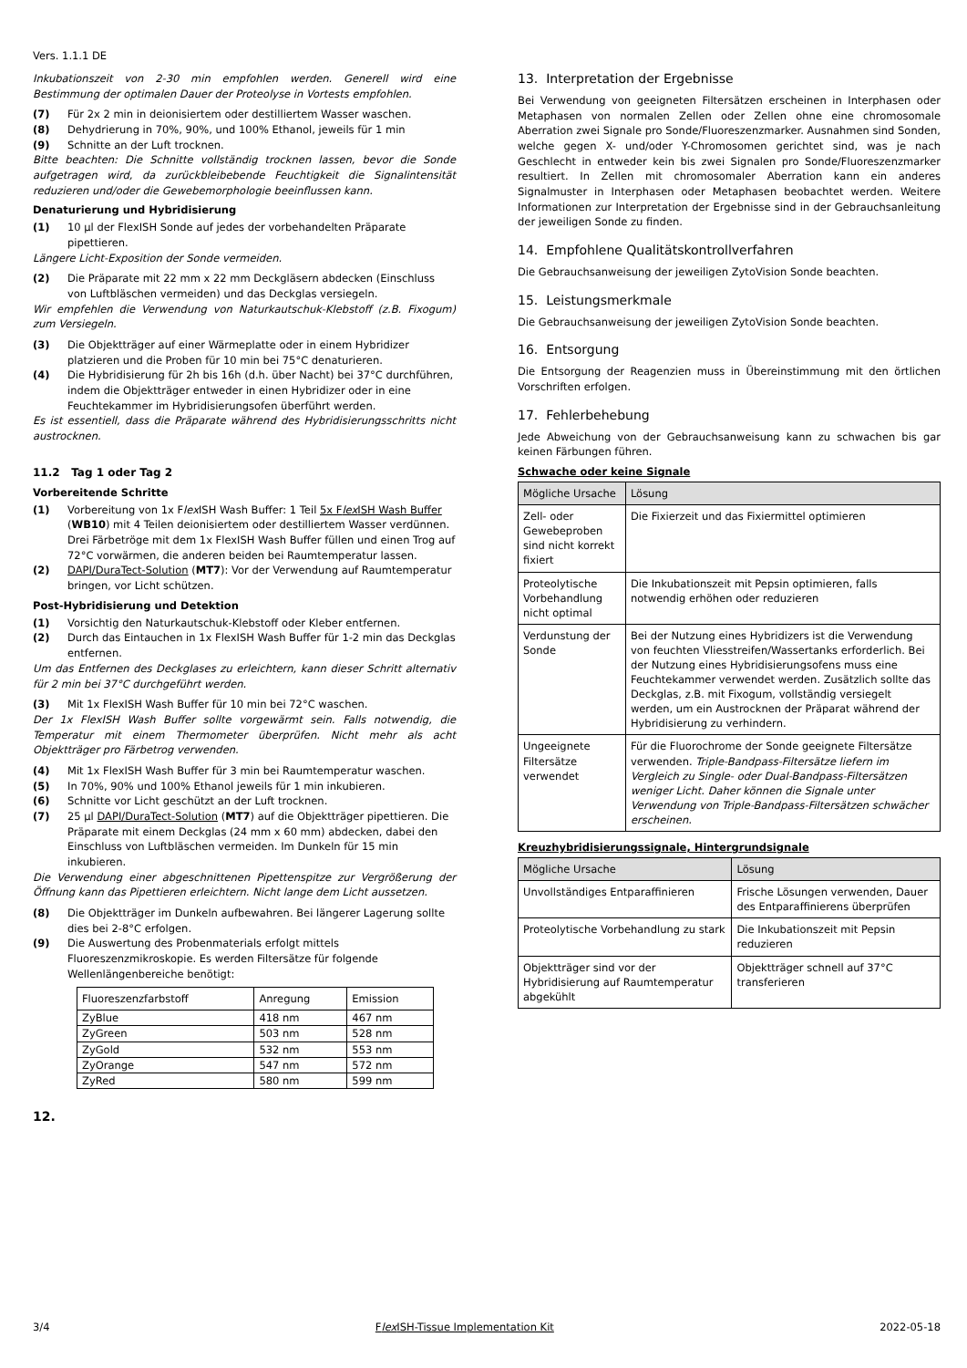Vers. 1.1.1 DE
Inkubationszeit von 2-30 min empfohlen werden. Generell wird eine Bestimmung der optimalen Dauer der Proteolyse in Vortests empfohlen.
(7) Für 2x 2 min in deionisiertem oder destilliertem Wasser waschen.
(8) Dehydrierung in 70%, 90%, und 100% Ethanol, jeweils für 1 min
(9) Schnitte an der Luft trocknen.
Bitte beachten: Die Schnitte vollständig trocknen lassen, bevor die Sonde aufgetragen wird, da zurückbleibebende Feuchtigkeit die Signalintensität reduzieren und/oder die Gewebemorphologie beeinflussen kann.
Denaturierung und Hybridisierung
(1) 10 µl der FlexISH Sonde auf jedes der vorbehandelten Präparate pipettieren.
Längere Licht-Exposition der Sonde vermeiden.
(2) Die Präparate mit 22 mm x 22 mm Deckgläsern abdecken (Einschluss von Luftbläschen vermeiden) und das Deckglas versiegeln.
Wir empfehlen die Verwendung von Naturkautschuk-Klebstoff (z.B. Fixogum) zum Versiegeln.
(3) Die Objektträger auf einer Wärmeplatte oder in einem Hybridizer platzieren und die Proben für 10 min bei 75°C denaturieren.
(4) Die Hybridisierung für 2h bis 16h (d.h. über Nacht) bei 37°C durchführen, indem die Objektträger entweder in einen Hybridizer oder in eine Feuchtekammer im Hybridisierungsofen überführt werden.
Es ist essentiell, dass die Präparate während des Hybridisierungsschritts nicht austrocknen.
11.2 Tag 1 oder Tag 2
Vorbereitende Schritte
(1) Vorbereitung von 1x Flex ISH Wash Buffer: 1 Teil 5x Flex ISH Wash Buffer (WB10) mit 4 Teilen deionisiertem oder destilliertem Wasser verdünnen. Drei Färbetröge mit dem 1x FlexISH Wash Buffer füllen und einen Trog auf 72°C vorwärmen, die anderen beiden bei Raumtemperatur lassen.
(2) DAPI/DuraTect-Solution (MT7): Vor der Verwendung auf Raumtemperatur bringen, vor Licht schützen.
Post-Hybridisierung und Detektion
(1) Vorsichtig den Naturkautschuk-Klebstoff oder Kleber entfernen.
(2) Durch das Eintauchen in 1x FlexISH Wash Buffer für 1-2 min das Deckglas entfernen.
Um das Entfernen des Deckglases zu erleichtern, kann dieser Schritt alternativ für 2 min bei 37°C durchgeführt werden.
(3) Mit 1x FlexISH Wash Buffer für 10 min bei 72°C waschen.
Der 1x FlexISH Wash Buffer sollte vorgewärmt sein. Falls notwendig, die Temperatur mit einem Thermometer überprüfen. Nicht mehr als acht Objektträger pro Färbetrog verwenden.
(4) Mit 1x FlexISH Wash Buffer für 3 min bei Raumtemperatur waschen.
(5) In 70%, 90% und 100% Ethanol jeweils für 1 min inkubieren.
(6) Schnitte vor Licht geschützt an der Luft trocknen.
(7) 25 µl DAPI/DuraTect-Solution (MT7) auf die Objektträger pipettieren. Die Präparate mit einem Deckglas (24 mm x 60 mm) abdecken, dabei den Einschluss von Luftbläschen vermeiden. Im Dunkeln für 15 min inkubieren.
Die Verwendung einer abgeschnittenen Pipettenspitze zur Vergrößerung der Öffnung kann das Pipettieren erleichtern. Nicht lange dem Licht aussetzen.
(8) Die Objektträger im Dunkeln aufbewahren. Bei längerer Lagerung sollte dies bei 2-8°C erfolgen.
(9) Die Auswertung des Probenmaterials erfolgt mittels Fluoreszenzmikroskopie. Es werden Filtersätze für folgende Wellenlängenbereiche benötigt:
| Fluoreszenzfarbstoff | Anregung | Emission |
| --- | --- | --- |
| ZyBlue | 418 nm | 467 nm |
| ZyGreen | 503 nm | 528 nm |
| ZyGold | 532 nm | 553 nm |
| ZyOrange | 547 nm | 572 nm |
| ZyRed | 580 nm | 599 nm |
12.
13. Interpretation der Ergebnisse
Bei Verwendung von geeigneten Filtersätzen erscheinen in Interphasen oder Metaphasen von normalen Zellen oder Zellen ohne eine chromosomale Aberration zwei Signale pro Sonde/Fluoreszenzmarker. Ausnahmen sind Sonden, welche gegen X- und/oder Y-Chromosomen gerichtet sind, was je nach Geschlecht in entweder kein bis zwei Signalen pro Sonde/Fluoreszenzmarker resultiert. In Zellen mit chromosomaler Aberration kann ein anderes Signalmuster in Interphasen oder Metaphasen beobachtet werden. Weitere Informationen zur Interpretation der Ergebnisse sind in der Gebrauchsanleitung der jeweiligen Sonde zu finden.
14. Empfohlene Qualitätskontrollverfahren
Die Gebrauchsanweisung der jeweiligen ZytoVision Sonde beachten.
15. Leistungsmerkmale
Die Gebrauchsanweisung der jeweiligen ZytoVision Sonde beachten.
16. Entsorgung
Die Entsorgung der Reagenzien muss in Übereinstimmung mit den örtlichen Vorschriften erfolgen.
17. Fehlerbehebung
Jede Abweichung von der Gebrauchsanweisung kann zu schwachen bis gar keinen Färbungen führen.
Schwache oder keine Signale
| Mögliche Ursache | Lösung |
| --- | --- |
| Zell- oder Gewebeproben sind nicht korrekt fixiert | Die Fixierzeit und das Fixiermittel optimieren |
| Proteolytische Vorbehandlung nicht optimal | Die Inkubationszeit mit Pepsin optimieren, falls notwendig erhöhen oder reduzieren |
| Verdunstung der Sonde | Bei der Nutzung eines Hybridizers ist die Verwendung von feuchten Vliesstreifen/Wassertanks erforderlich. Bei der Nutzung eines Hybridisierungsofens muss eine Feuchtekammer verwendet werden. Zusätzlich sollte das Deckglas, z.B. mit Fixogum, vollständig versiegelt werden, um ein Austrocknen der Präparat während der Hybridisierung zu verhindern. |
| Ungeeignete Filtersätze verwendet | Für die Fluorochrome der Sonde geeignete Filtersätze verwenden. Triple-Bandpass-Filtersätze liefern im Vergleich zu Single- oder Dual-Bandpass-Filtersätzen weniger Licht. Daher können die Signale unter Verwendung von Triple-Bandpass-Filtersätzen schwächer erscheinen. |
Kreuzhybridisierungssignale, Hintergrundsignale
| Mögliche Ursache | Lösung |
| --- | --- |
| Unvollständiges Entparaffinieren | Frische Lösungen verwenden, Dauer des Entparaffinierens überprüfen |
| Proteolytische Vorbehandlung zu stark | Die Inkubationszeit mit Pepsin reduzieren |
| Objektträger sind vor der Hybridisierung auf Raumtemperatur abgekühlt | Objektträger schnell auf 37°C transferieren |
3/4 Flex ISH-Tissue Implementation Kit 2022-05-18